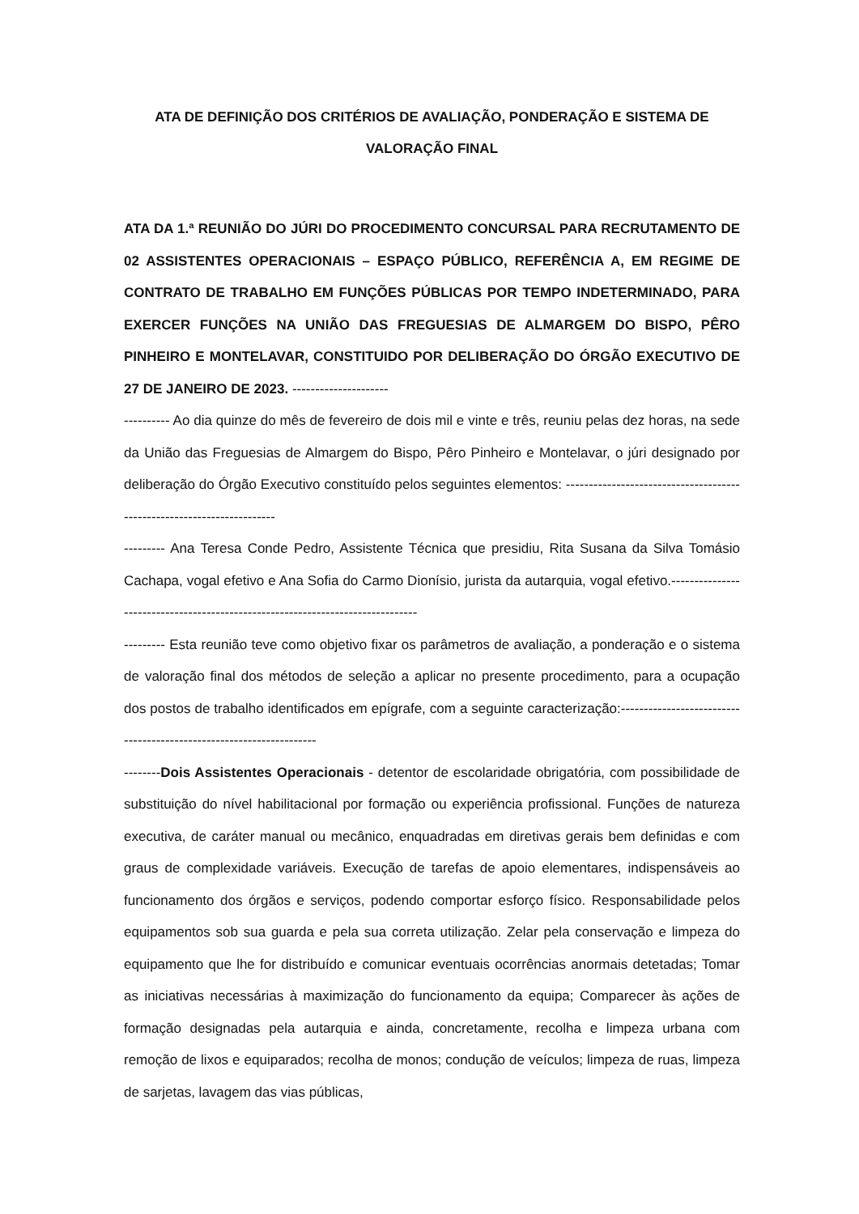ATA DE DEFINIÇÃO DOS CRITÉRIOS DE AVALIAÇÃO, PONDERAÇÃO E SISTEMA DE VALORAÇÃO FINAL
ATA DA 1.ª REUNIÃO DO JÚRI DO PROCEDIMENTO CONCURSAL PARA RECRUTAMENTO DE 02 ASSISTENTES OPERACIONAIS – ESPAÇO PÚBLICO, REFERÊNCIA A, EM REGIME DE CONTRATO DE TRABALHO EM FUNÇÕES PÚBLICAS POR TEMPO INDETERMINADO, PARA EXERCER FUNÇÕES NA UNIÃO DAS FREGUESIAS DE ALMARGEM DO BISPO, PÊRO PINHEIRO E MONTELAVAR, CONSTITUIDO POR DELIBERAÇÃO DO ÓRGÃO EXECUTIVO DE 27 DE JANEIRO DE 2023. ---------------------
---------- Ao dia quinze do mês de fevereiro de dois mil e vinte e três, reuniu pelas dez horas, na sede da União das Freguesias de Almargem do Bispo, Pêro Pinheiro e Montelavar, o júri designado por deliberação do Órgão Executivo constituído pelos seguintes elementos: -----------------------------------------------------------------------
--------- Ana Teresa Conde Pedro, Assistente Técnica que presidiu, Rita Susana da Silva Tomásio Cachapa, vogal efetivo e Ana Sofia do Carmo Dionísio, jurista da autarquia, vogal efetivo.-------------------------------------------------------------------------------
--------- Esta reunião teve como objetivo fixar os parâmetros de avaliação, a ponderação e o sistema de valoração final dos métodos de seleção a aplicar no presente procedimento, para a ocupação dos postos de trabalho identificados em epígrafe, com a seguinte caracterização:--------------------------------------------------------------------
--------Dois Assistentes Operacionais - detentor de escolaridade obrigatória, com possibilidade de substituição do nível habilitacional por formação ou experiência profissional. Funções de natureza executiva, de caráter manual ou mecânico, enquadradas em diretivas gerais bem definidas e com graus de complexidade variáveis. Execução de tarefas de apoio elementares, indispensáveis ao funcionamento dos órgãos e serviços, podendo comportar esforço físico. Responsabilidade pelos equipamentos sob sua guarda e pela sua correta utilização. Zelar pela conservação e limpeza do equipamento que lhe for distribuído e comunicar eventuais ocorrências anormais detetadas; Tomar as iniciativas necessárias à maximização do funcionamento da equipa; Comparecer às ações de formação designadas pela autarquia e ainda, concretamente, recolha e limpeza urbana com remoção de lixos e equiparados; recolha de monos; condução de veículos; limpeza de ruas, limpeza de sarjetas, lavagem das vias públicas,